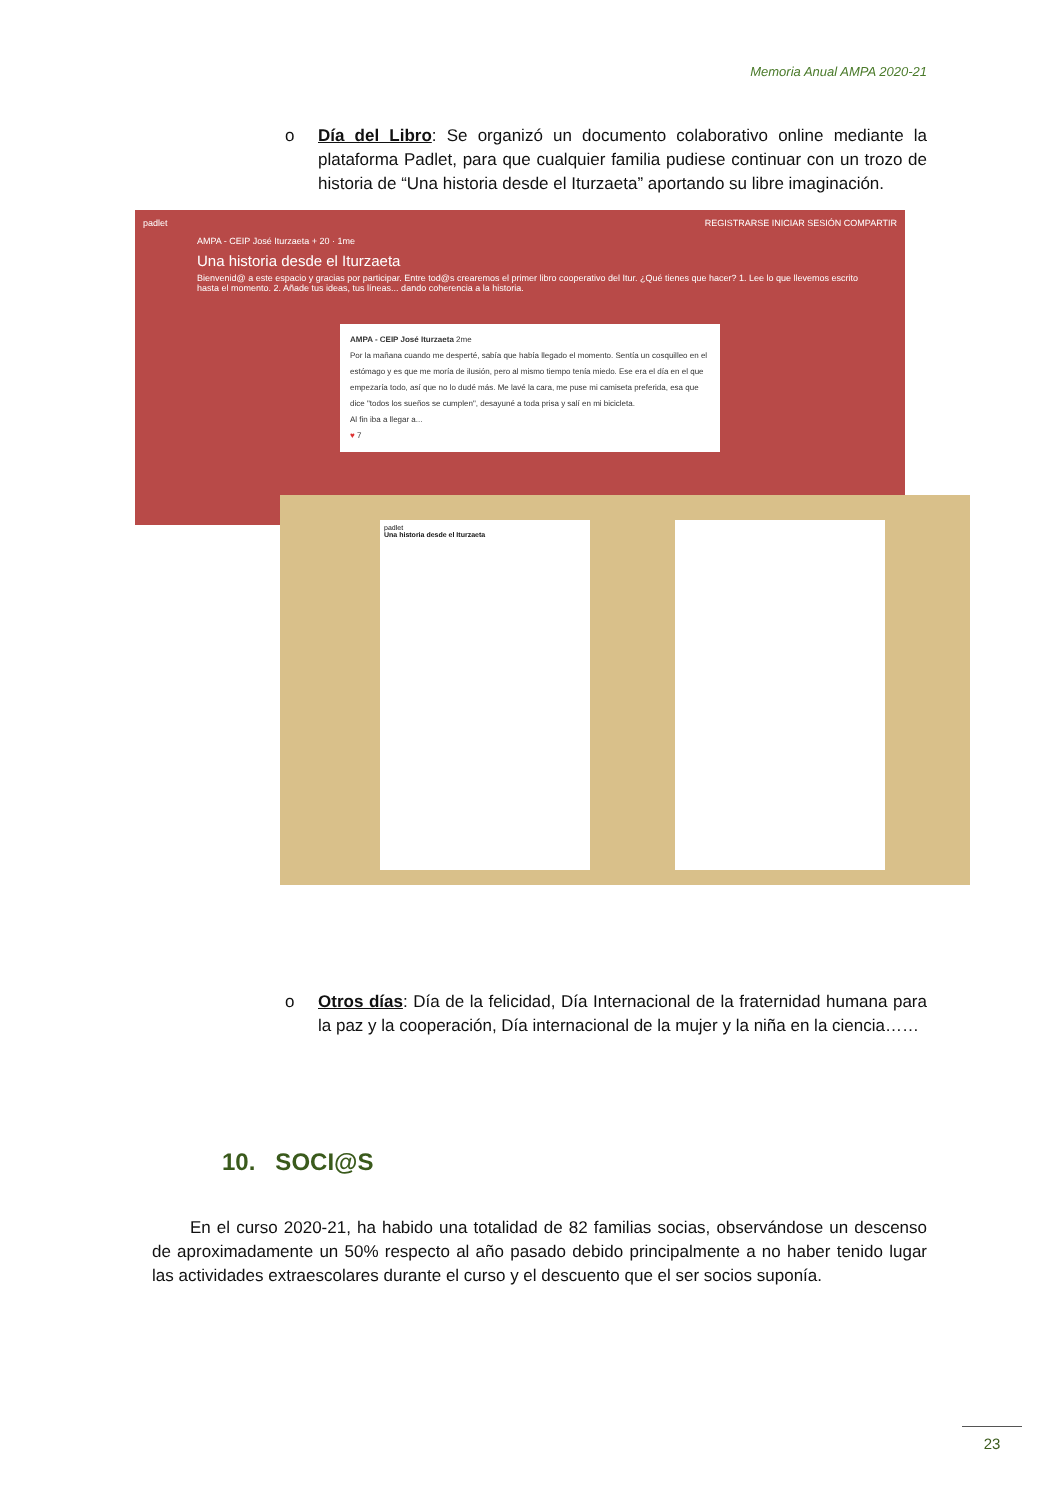Memoria Anual AMPA 2020-21
o Día del Libro: Se organizó un documento colaborativo online mediante la plataforma Padlet, para que cualquier familia pudiese continuar con un trozo de historia de “Una historia desde el Iturzaeta” aportando su libre imaginación.
padlet REGISTRARSE INICIAR SESIÓN COMPARTIR
AMPA - CEIP José Iturzaeta + 20 · 1me
Una historia desde el Iturzaeta
Bienvenid@ a este espacio y gracias por participar. Entre tod@s crearemos el primer libro cooperativo del Itur. ¿Qué tienes que hacer? 1. Lee lo que llevemos escrito hasta el momento. 2. Añade tus ideas, tus líneas... dando coherencia a la historia.
AMPA - CEIP José Iturzaeta 2me
Por la mañana cuando me desperté, sabía que había llegado el momento. Sentía un cosquilleo en el estómago y es que me moría de ilusión, pero al mismo tiempo tenía miedo. Ese era el día en el que empezaría todo, así que no lo dudé más. Me lavé la cara, me puse mi camiseta preferida, esa que dice "todos los sueños se cumplen", desayuné a toda prisa y salí en mi bicicleta.
Al fin iba a llegar a...
♥ 7
padlet
Una historia desde el Iturzaeta
o Otros días: Día de la felicidad, Día Internacional de la fraternidad humana para la paz y la cooperación, Día internacional de la mujer y la niña en la ciencia……
10. SOCI@S
En el curso 2020-21, ha habido una totalidad de 82 familias socias, observándose un descenso de aproximadamente un 50% respecto al año pasado debido principalmente a no haber tenido lugar las actividades extraescolares durante el curso y el descuento que el ser socios suponía.
23